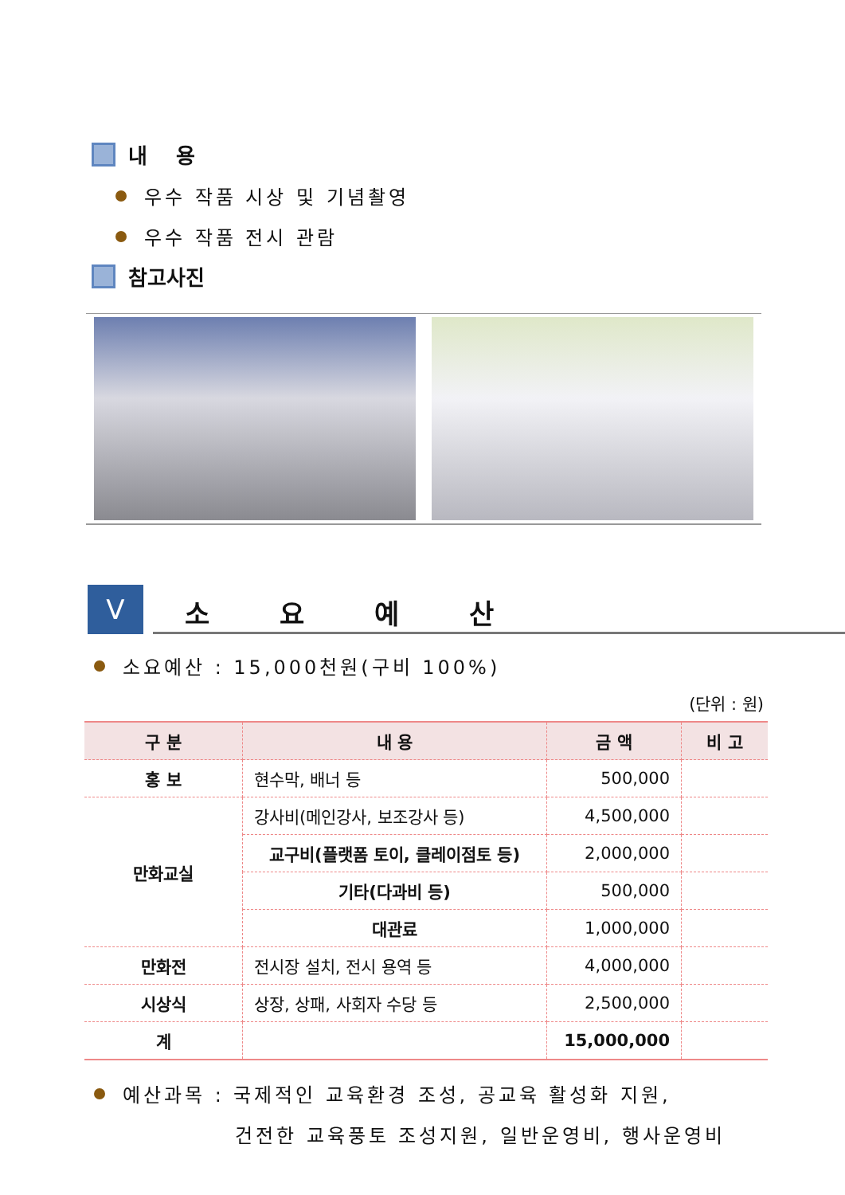내 용
우수 작품 시상 및 기념촬영
우수 작품 전시 관람
참고사진
V
소 요 예 산
소요예산 : 15,000천원(구비 100%)
(단위 : 원)
| 구 분 | 내 용 | 금 액 | 비 고 |
| --- | --- | --- | --- |
| 홍 보 | 현수막, 배너 등 | 500,000 | |
| 만화교실 | 강사비(메인강사, 보조강사 등) | 4,500,000 | |
| | 교구비(플랫폼 토이, 클레이점토 등) | 2,000,000 | |
| | 기타(다과비 등) | 500,000 | |
| | 대관료 | 1,000,000 | |
| 만화전 | 전시장 설치, 전시 용역 등 | 4,000,000 | |
| 시상식 | 상장, 상패, 사회자 수당 등 | 2,500,000 | |
| 계 | | 15,000,000 | |
예산과목 : 국제적인 교육환경 조성, 공교육 활성화 지원,
건전한 교육풍토 조성지원, 일반운영비, 행사운영비